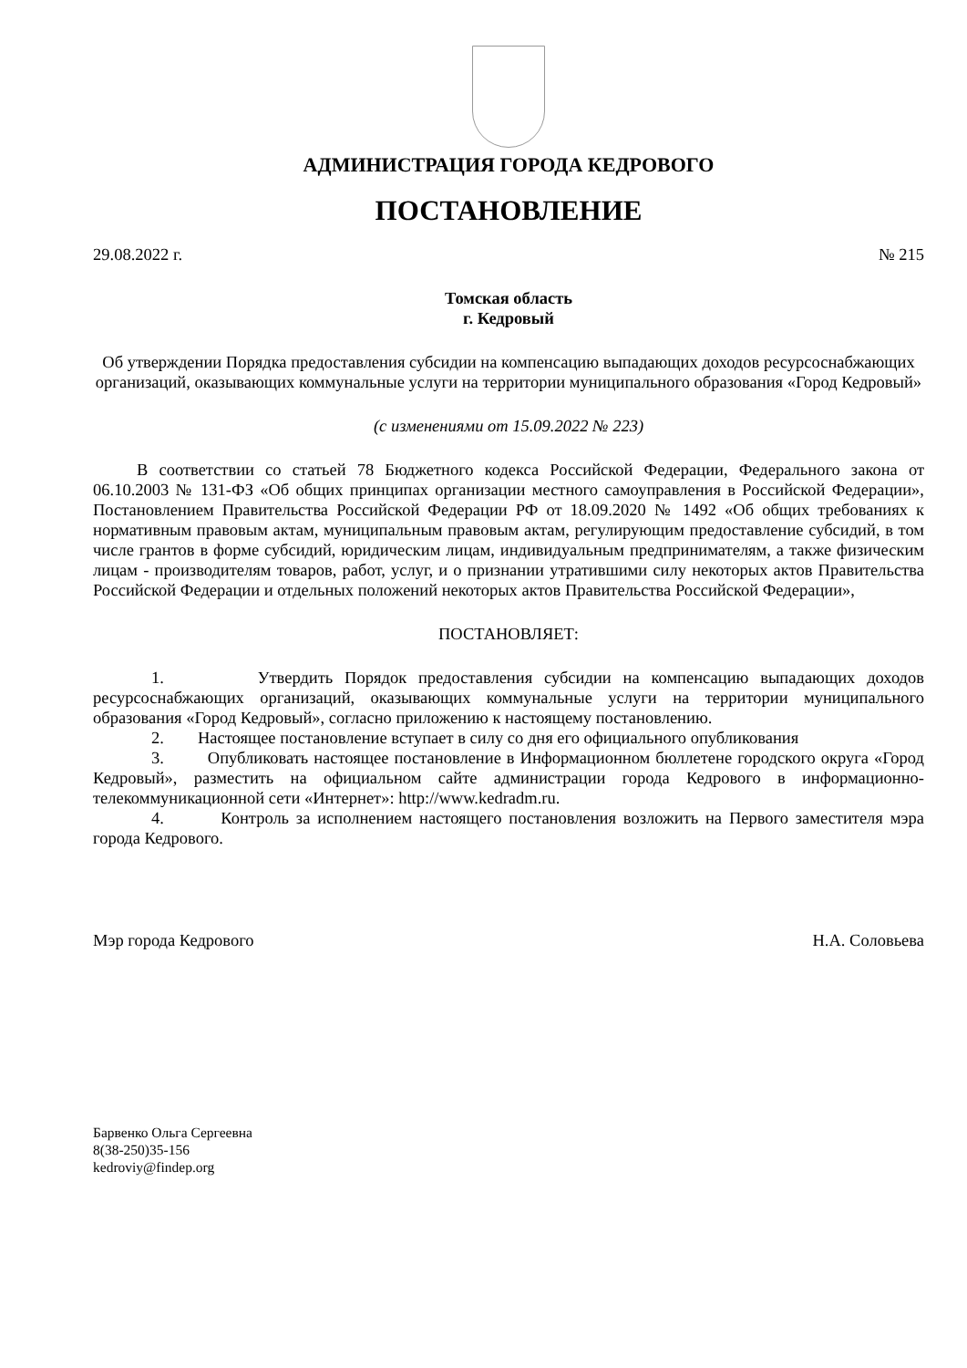АДМИНИСТРАЦИЯ ГОРОДА КЕДРОВОГО
ПОСТАНОВЛЕНИЕ
29.08.2022 г. № 215
Томская область
г. Кедровый
Об утверждении Порядка предоставления субсидии на компенсацию выпадающих доходов ресурсоснабжающих организаций, оказывающих коммунальные услуги на территории муниципального образования «Город Кедровый»
(с изменениями от 15.09.2022 № 223)
В соответствии со статьей 78 Бюджетного кодекса Российской Федерации, Федерального закона от 06.10.2003 № 131-ФЗ «Об общих принципах организации местного самоуправления в Российской Федерации», Постановлением Правительства Российской Федерации РФ от 18.09.2020 № 1492 «Об общих требованиях к нормативным правовым актам, муниципальным правовым актам, регулирующим предоставление субсидий, в том числе грантов в форме субсидий, юридическим лицам, индивидуальным предпринимателям, а также физическим лицам - производителям товаров, работ, услуг, и о признании утратившими силу некоторых актов Правительства Российской Федерации и отдельных положений некоторых актов Правительства Российской Федерации»,
ПОСТАНОВЛЯЕТ:
1. Утвердить Порядок предоставления субсидии на компенсацию выпадающих доходов ресурсоснабжающих организаций, оказывающих коммунальные услуги на территории муниципального образования «Город Кедровый», согласно приложению к настоящему постановлению.
2. Настоящее постановление вступает в силу со дня его официального опубликования
3. Опубликовать настоящее постановление в Информационном бюллетене городского округа «Город Кедровый», разместить на официальном сайте администрации города Кедрового в информационно-телекоммуникационной сети «Интернет»: http://www.kedradm.ru.
4. Контроль за исполнением настоящего постановления возложить на Первого заместителя мэра города Кедрового.
Мэр города Кедрового Н.А. Соловьева
Барвенко Ольга Сергеевна
8(38-250)35-156
kedroviy@findep.org